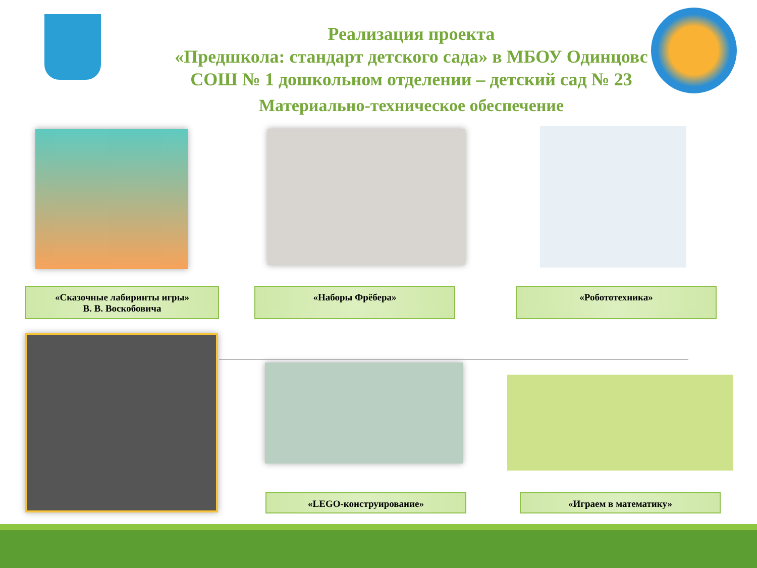Реализация проекта
«Предшкола: стандарт детского сада» в МБОУ Одинцовс
СОШ № 1 дошкольном отделении – детский сад № 23
Материально-техническое обеспечение
«Сказочные лабиринты игры»
В. В. Воскобовича
«Наборы Фрёбера» «Робототехника»
«LEGO-конструирование» «Играем в математику»